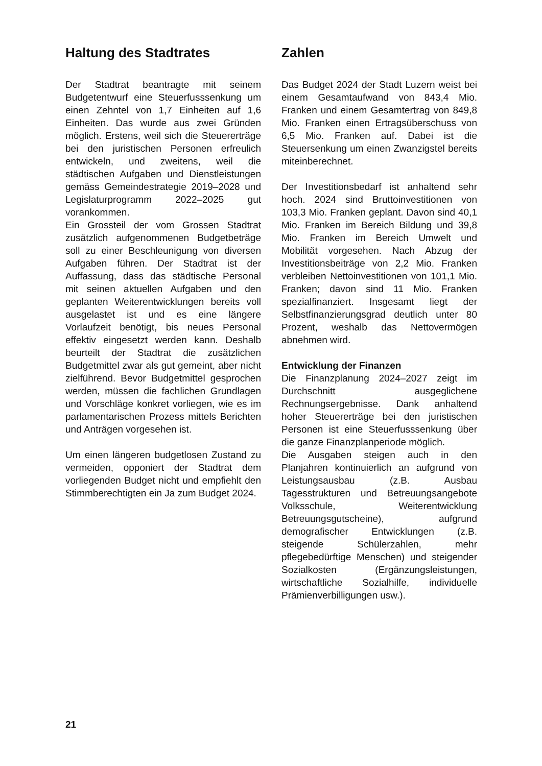Haltung des Stadtrates
Der Stadtrat beantragte mit seinem Budgetentwurf eine Steuerfusssenkung um einen Zehntel von 1,7 Einheiten auf 1,6 Einheiten. Das wurde aus zwei Gründen möglich. Erstens, weil sich die Steuererträge bei den juristischen Personen erfreulich entwickeln, und zweitens, weil die städtischen Aufgaben und Dienstleistungen gemäss Gemeindestrategie 2019–2028 und Legislaturprogramm 2022–2025 gut vorankommen.
Ein Grossteil der vom Grossen Stadtrat zusätzlich aufgenommenen Budgetbeträge soll zu einer Beschleunigung von diversen Aufgaben führen. Der Stadtrat ist der Auffassung, dass das städtische Personal mit seinen aktuellen Aufgaben und den geplanten Weiterentwicklungen bereits voll ausgelastet ist und es eine längere Vorlaufzeit benötigt, bis neues Personal effektiv eingesetzt werden kann. Deshalb beurteilt der Stadtrat die zusätzlichen Budgetmittel zwar als gut gemeint, aber nicht zielführend. Bevor Budgetmittel gesprochen werden, müssen die fachlichen Grundlagen und Vorschläge konkret vorliegen, wie es im parlamentarischen Prozess mittels Berichten und Anträgen vorgesehen ist.
Um einen längeren budgetlosen Zustand zu vermeiden, opponiert der Stadtrat dem vorliegenden Budget nicht und empfiehlt den Stimmberechtigten ein Ja zum Budget 2024.
Zahlen
Das Budget 2024 der Stadt Luzern weist bei einem Gesamtaufwand von 843,4 Mio. Franken und einem Gesamtertrag von 849,8 Mio. Franken einen Ertragsüberschuss von 6,5 Mio. Franken auf. Dabei ist die Steuersenkung um einen Zwanzigstel bereits miteinberechnet.
Der Investitionsbedarf ist anhaltend sehr hoch. 2024 sind Bruttoinvestitionen von 103,3 Mio. Franken geplant. Davon sind 40,1 Mio. Franken im Bereich Bildung und 39,8 Mio. Franken im Bereich Umwelt und Mobilität vorgesehen. Nach Abzug der Investitionsbeiträge von 2,2 Mio. Franken verbleiben Nettoinvestitionen von 101,1 Mio. Franken; davon sind 11 Mio. Franken spezialfinanziert. Insgesamt liegt der Selbstfinanzierungsgrad deutlich unter 80 Prozent, weshalb das Nettovermögen abnehmen wird.
Entwicklung der Finanzen
Die Finanzplanung 2024–2027 zeigt im Durchschnitt ausgeglichene Rechnungsergebnisse. Dank anhaltend hoher Steuererträge bei den juristischen Personen ist eine Steuerfusssenkung über die ganze Finanzplanperiode möglich.
Die Ausgaben steigen auch in den Planjahren kontinuierlich an aufgrund von Leistungsausbau (z.B. Ausbau Tagesstrukturen und Betreuungsangebote Volksschule, Weiterentwicklung Betreuungsgutscheine), aufgrund demografischer Entwicklungen (z.B. steigende Schülerzahlen, mehr pflegebedürftige Menschen) und steigender Sozialkosten (Ergänzungsleistungen, wirtschaftliche Sozialhilfe, individuelle Prämienverbilligungen usw.).
21